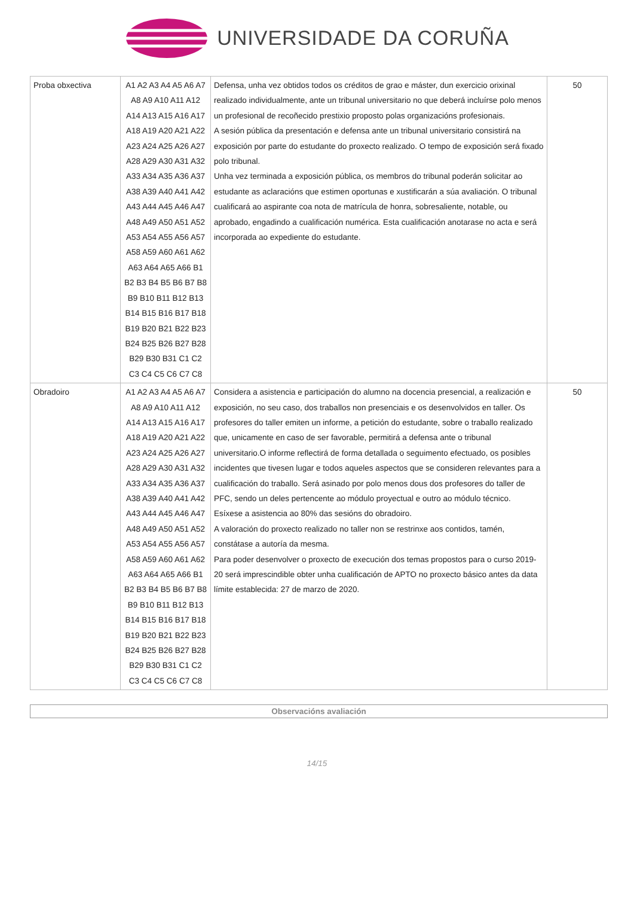UNIVERSIDADE DA CORUÑA
| Proba obxectiva | A1 A2 A3 A4 A5 A6 A7 A8 A9 A10 A11 A12 A14 A13 A15 A16 A17 A18 A19 A20 A21 A22 A23 A24 A25 A26 A27 A28 A29 A30 A31 A32 A33 A34 A35 A36 A37 A38 A39 A40 A41 A42 A43 A44 A45 A46 A47 A48 A49 A50 A51 A52 A53 A54 A55 A56 A57 A58 A59 A60 A61 A62 A63 A64 A65 A66 B1 B2 B3 B4 B5 B6 B7 B8 B9 B10 B11 B12 B13 B14 B15 B16 B17 B18 B19 B20 B21 B22 B23 B24 B25 B26 B27 B28 B29 B30 B31 C1 C2 C3 C4 C5 C6 C7 C8 | Defensa, unha vez obtidos todos os créditos de grao e máster, dun exercicio orixinal realizado individualmente, ante un tribunal universitario no que deberá incluírse polo menos un profesional de recoñecido prestixio proposto polas organizacións profesionais. A sesión pública da presentación e defensa ante un tribunal universitario consistirá na exposición por parte do estudante do proxecto realizado. O tempo de exposición será fixado polo tribunal. Unha vez terminada a exposición pública, os membros do tribunal poderán solicitar ao estudante as aclaracións que estimen oportunas e xustificarán a súa avaliación. O tribunal cualificará ao aspirante coa nota de matrícula de honra, sobresaliente, notable, ou aprobado, engadindo a cualificación numérica. Esta cualificación anotarase no acta e será incorporada ao expediente do estudante. | 50 |
| Obradoiro | A1 A2 A3 A4 A5 A6 A7 A8 A9 A10 A11 A12 A14 A13 A15 A16 A17 A18 A19 A20 A21 A22 A23 A24 A25 A26 A27 A28 A29 A30 A31 A32 A33 A34 A35 A36 A37 A38 A39 A40 A41 A42 A43 A44 A45 A46 A47 A48 A49 A50 A51 A52 A53 A54 A55 A56 A57 A58 A59 A60 A61 A62 A63 A64 A65 A66 B1 B2 B3 B4 B5 B6 B7 B8 B9 B10 B11 B12 B13 B14 B15 B16 B17 B18 B19 B20 B21 B22 B23 B24 B25 B26 B27 B28 B29 B30 B31 C1 C2 C3 C4 C5 C6 C7 C8 | Considera a asistencia e participación do alumno na docencia presencial, a realización e exposición, no seu caso, dos traballos non presenciais e os desenvolvidos en taller. Os profesores do taller emiten un informe, a petición do estudante, sobre o traballo realizado que, unicamente en caso de ser favorable, permitirá a defensa ante o tribunal universitario.O informe reflectirá de forma detallada o seguimento efectuado, os posibles incidentes que tivesen lugar e todos aqueles aspectos que se consideren relevantes para a cualificación do traballo. Será asinado por polo menos dous dos profesores do taller de PFC, sendo un deles pertencente ao módulo proyectual e outro ao módulo técnico. Esíxese a asistencia ao 80% das sesións do obradoiro. A valoración do proxecto realizado no taller non se restrinxe aos contidos, tamén, constátase a autoría da mesma. Para poder desenvolver o proxecto de execución dos temas propostos para o curso 2019-20 será imprescindible obter unha cualificación de APTO no proxecto básico antes da data límite establecida: 27 de marzo de 2020. | 50 |
Observacións avaliación
14/15